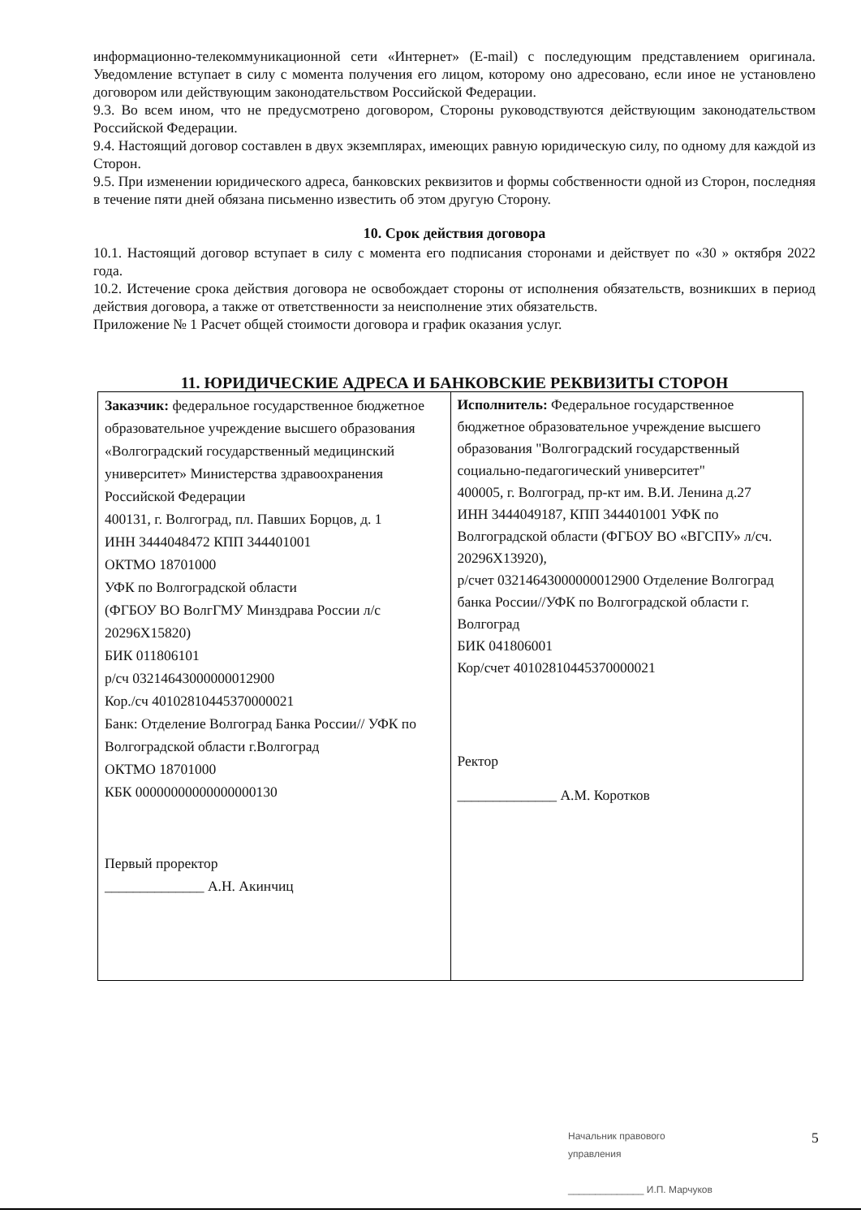информационно-телекоммуникационной сети «Интернет» (E-mail) с последующим представлением оригинала. Уведомление вступает в силу с момента получения его лицом, которому оно адресовано, если иное не установлено договором или действующим законодательством Российской Федерации.
9.3. Во всем ином, что не предусмотрено договором, Стороны руководствуются действующим законодательством Российской Федерации.
9.4. Настоящий договор составлен в двух экземплярах, имеющих равную юридическую силу, по одному для каждой из Сторон.
9.5. При изменении юридического адреса, банковских реквизитов и формы собственности одной из Сторон, последняя в течение пяти дней обязана письменно известить об этом другую Сторону.
10. Срок действия договора
10.1. Настоящий договор вступает в силу с момента его подписания сторонами и действует по «30 » октября 2022 года.
10.2. Истечение срока действия договора не освобождает стороны от исполнения обязательств, возникших в период действия договора, а также от ответственности за неисполнение этих обязательств.
Приложение № 1 Расчет общей стоимости договора и график оказания услуг.
11. ЮРИДИЧЕСКИЕ АДРЕСА И БАНКОВСКИЕ РЕКВИЗИТЫ СТОРОН
| Заказчик: федеральное государственное бюджетное образовательное учреждение высшего образования «Волгоградский государственный медицинский университет» Министерства здравоохранения Российской Федерации 400131, г. Волгоград, пл. Павших Борцов, д. 1 ИНН 3444048472 КПП 344401001 ОКТМО 18701000 УФК по Волгоградской области (ФГБОУ ВО ВолгГМУ Минздрава России л/с 20296Х15820) БИК 011806101 р/сч 03214643000000012900 Кор./сч 40102810445370000021 Банк: Отделение Волгоград Банка России// УФК по Волгоградской области г.Волгоград ОКТМО 18701000 КБК 00000000000000000130 Первый проректор ______________ А.Н. Акинчиц | Исполнитель: Федеральное государственное бюджетное образовательное учреждение высшего образования "Волгоградский государственный социально-педагогический университет" 400005, г. Волгоград, пр-кт им. В.И. Ленина д.27 ИНН 3444049187, КПП 344401001 УФК по Волгоградской области (ФГБОУ ВО «ВГСПУ» л/сч. 20296Х13920), р/счет 03214643000000012900 Отделение Волгоград банка России//УФК по Волгоградской области г. Волгоград БИК 041806001 Кор/счет 40102810445370000021 Ректор ______________ А.М. Коротков |
Начальник правового
управления
______________ И.П. Марчуков
5